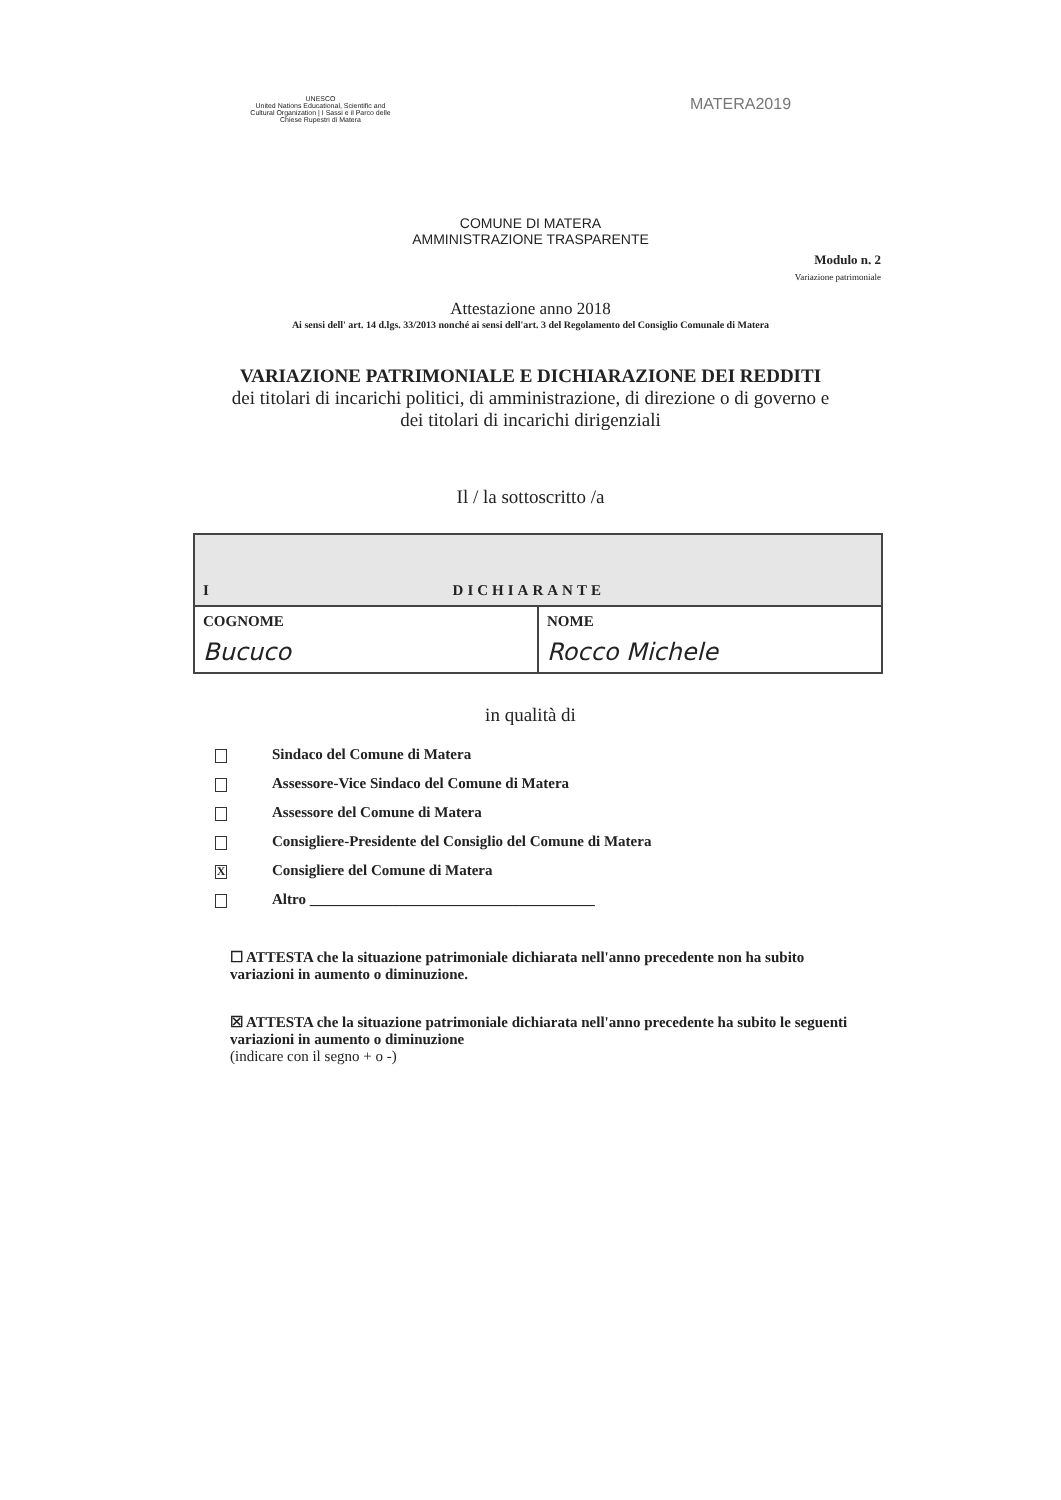UNESCO
United Nations Educational, Scientific and Cultural Organization | I Sassi e il Parco delle Chiese Rupestri di Matera
MATERA2019
COMUNE DI MATERA
AMMINISTRAZIONE TRASPARENTE
Modulo n. 2
Variazione patrimoniale
Attestazione anno 2018
Ai sensi dell' art. 14 d.lgs. 33/2013 nonché ai sensi dell'art. 3 del Regolamento del Consiglio Comunale di Matera
VARIAZIONE PATRIMONIALE E DICHIARAZIONE DEI REDDITI
dei titolari di incarichi politici, di amministrazione, di direzione o di governo e
dei titolari di incarichi dirigenziali
Il / la sottoscritto /a
| I DICHIARANTE | |
| COGNOME Bucuco | NOME Rocco Michele |
in qualità di
Sindaco del Comune di Matera
Assessore-Vice Sindaco del Comune di Matera
Assessore del Comune di Matera
Consigliere-Presidente del Consiglio del Comune di Matera
X Consigliere del Comune di Matera
Altro ______________________________________
☐ ATTESTA che la situazione patrimoniale dichiarata nell'anno precedente non ha subito variazioni in aumento o diminuzione.
☒ ATTESTA che la situazione patrimoniale dichiarata nell'anno precedente ha subito le seguenti variazioni in aumento o diminuzione
(indicare con il segno + o -)